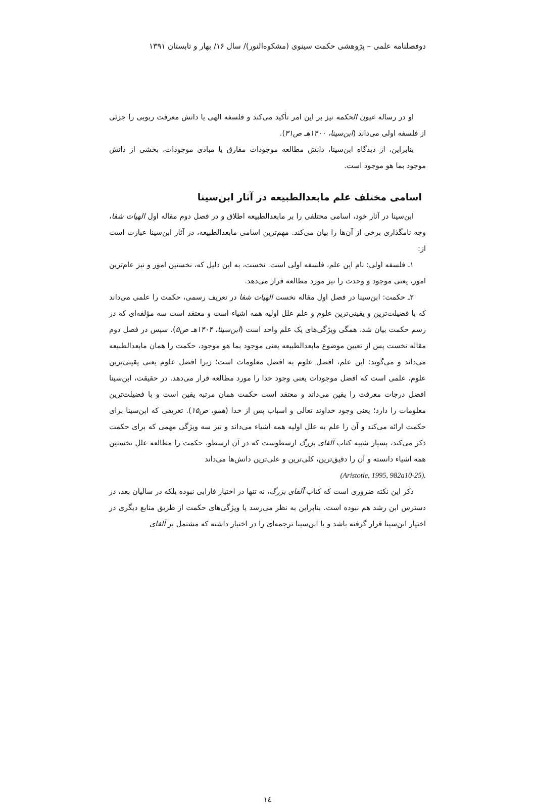دوفصلنامه علمی – پژوهشی حکمت سینوی (مشکوه‌النور)/ سال ۱۶/ بهار و تابستان ۱۳۹۱
او در رساله عیون الحکمه نیز بر این امر تأکید می‌کند و فلسفه الهی یا دانش معرفت ربوبی را جزئی از فلسفه اولی می‌داند (ابن‌سینا، ۱۴۰۰هـ ص۳۱).
بنابراین، از دیدگاه ابن‌سینا، دانش مطالعه موجودات مفارق یا مبادی موجودات، بخشی از دانش موجود بما هو موجود است.
اسامی مختلف علم مابعدالطبیعه در آثار ابن‌سینا
ابن‌سینا در آثار خود، اسامی مختلفی را بر مابعدالطبیعه اطلاق و در فصل دوم مقاله اول الهیات شفا، وجه نامگذاری برخی از آن‌ها را بیان می‌کند. مهم‌ترین اسامی مابعدالطبیعه، در آثار ابن‌سینا عبارت است از:
۱ـ فلسفه اولی: نام این علم، فلسفه اولی است. نخست، به این دلیل که، نخستین امور و نیز عام‌ترین امور، یعنی موجود و وحدت را نیز مورد مطالعه قرار می‌دهد.
۲ـ حکمت: ابن‌سینا در فصل اول مقاله نخست الهیات شفا در تعریف رسمی، حکمت را علمی می‌داند که با فضیلت‌ترین و یقینی‌ترین علوم و علم علل اولیه همه اشیاء است و معتقد است سه مؤلفه‌ای که در رسم حکمت بیان شد، همگی ویژگی‌های یک علم واحد است (ابن‌سینا، ۱۴۰۴هـ ص۵). سپس در فصل دوم مقاله نخست پس از تعیین موضوع مابعدالطبیعه یعنی موجود بما هو موجود، حکمت را همان مابعدالطبیعه می‌داند و می‌گوید: این علم، افضل علوم به افضل معلومات است؛ زیرا افضل علوم یعنی یقینی‌ترین علوم، علمی است که افضل موجودات یعنی وجود خدا را مورد مطالعه قرار می‌دهد. در حقیقت، ابن‌سینا افضل درجات معرفت را یقین می‌داند و معتقد است حکمت همان مرتبه یقین است و با فضیلت‌ترین معلومات را دارد؛ یعنی وجود خداوند تعالی و اسباب پس از خدا (همو، ص۱۵). تعریفی که ابن‌سینا برای حکمت ارائه می‌کند و آن را علم به علل اولیه همه اشیاء می‌داند و نیز سه ویژگی مهمی که برای حکمت ذکر می‌کند، بسیار شبیه کتاب آلفای بزرگ ارسطوست که در آن ارسطو، حکمت را مطالعه علل نخستین همه اشیاء دانسته و آن را دقیق‌ترین، کلی‌ترین و علی‌ترین دانش‌ها می‌داند
(Aristotle, 1995, 982a10-25).
ذکر این نکته ضروری است که کتاب آلفای بزرگ، نه تنها در اختیار فارابی نبوده بلکه در سالیان بعد، در دسترس ابن رشد هم نبوده است. بنابراین به نظر می‌رسد یا ویژگی‌های حکمت از طریق منابع دیگری در اختیار ابن‌سینا قرار گرفته باشد و یا ابن‌سینا ترجمه‌ای را در اختیار داشته که مشتمل بر آلفای
۱٤